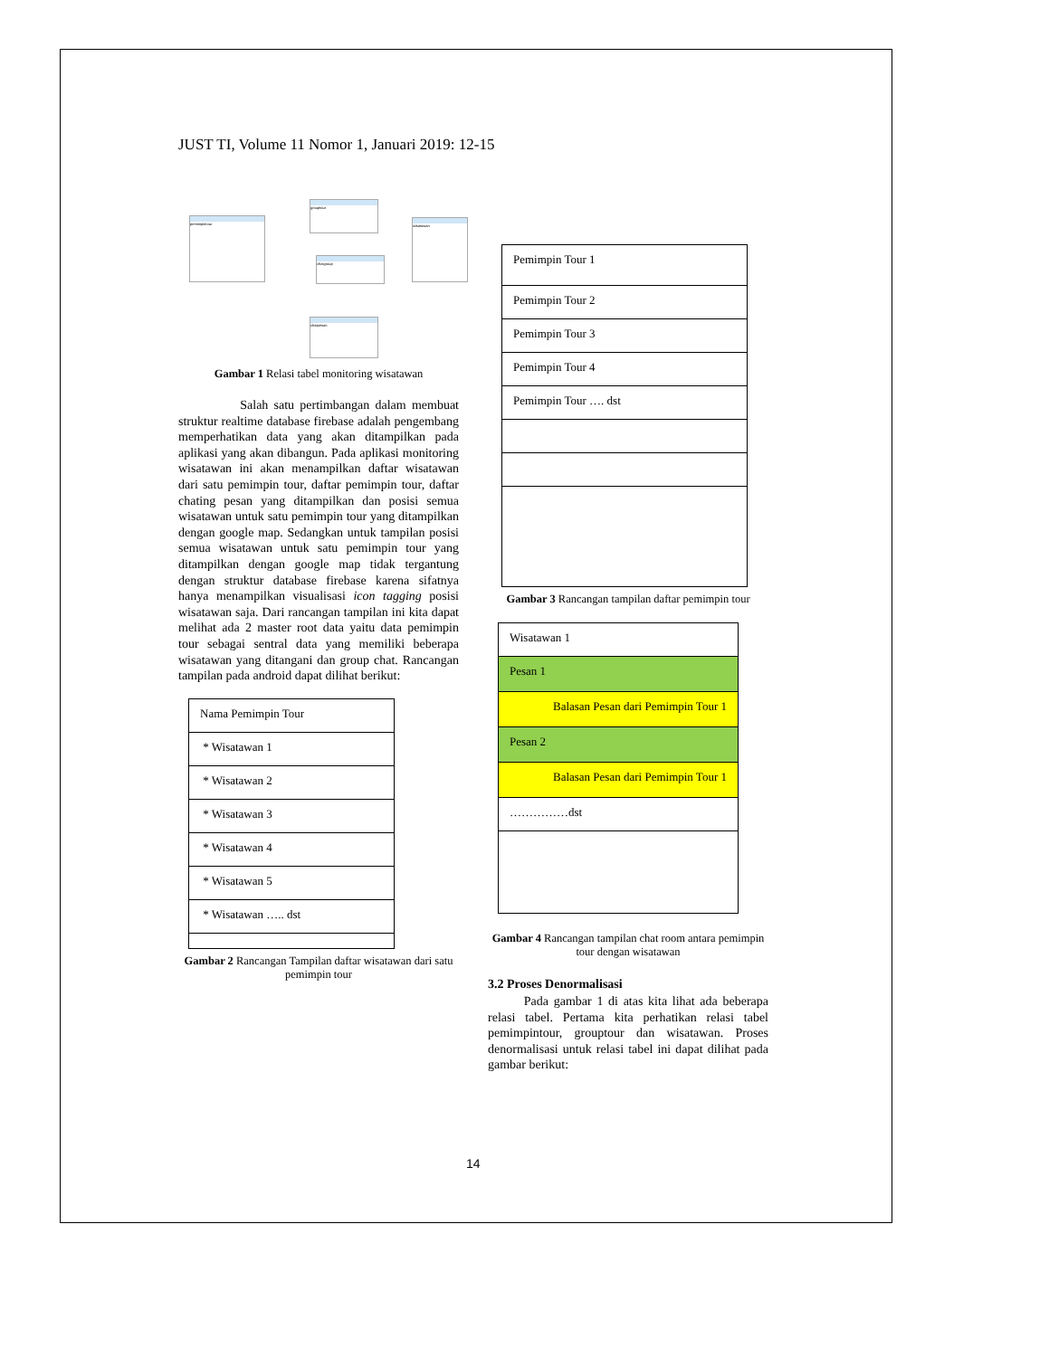JUST TI, Volume 11 Nomor 1, Januari 2019: 12-15
pemimpintour
grouptour
chatgroup
wisatawan
chatpesan
Gambar 1 Relasi tabel monitoring wisatawan
Salah satu pertimbangan dalam membuat struktur realtime database firebase adalah pengembang memperhatikan data yang akan ditampilkan pada aplikasi yang akan dibangun. Pada aplikasi monitoring wisatawan ini akan menampilkan daftar wisatawan dari satu pemimpin tour, daftar pemimpin tour, daftar chating pesan yang ditampilkan dan posisi semua wisatawan untuk satu pemimpin tour yang ditampilkan dengan google map. Sedangkan untuk tampilan posisi semua wisatawan untuk satu pemimpin tour yang ditampilkan dengan google map tidak tergantung dengan struktur database firebase karena sifatnya hanya menampilkan visualisasi icon tagging posisi wisatawan saja. Dari rancangan tampilan ini kita dapat melihat ada 2 master root data yaitu data pemimpin tour sebagai sentral data yang memiliki beberapa wisatawan yang ditangani dan group chat. Rancangan tampilan pada android dapat dilihat berikut:
Nama Pemimpin Tour
* Wisatawan 1
* Wisatawan 2
* Wisatawan 3
* Wisatawan 4
* Wisatawan 5
* Wisatawan ….. dst
Gambar 2 Rancangan Tampilan daftar wisatawan dari satu pemimpin tour
Pemimpin Tour 1
Pemimpin Tour 2
Pemimpin Tour 3
Pemimpin Tour 4
Pemimpin Tour …. dst
Gambar 3 Rancangan tampilan daftar pemimpin tour
Wisatawan 1
Pesan 1
Balasan Pesan dari Pemimpin Tour 1
Pesan 2
Balasan Pesan dari Pemimpin Tour 1
……………dst
Gambar 4 Rancangan tampilan chat room antara pemimpin tour dengan wisatawan
3.2 Proses Denormalisasi
Pada gambar 1 di atas kita lihat ada beberapa relasi tabel. Pertama kita perhatikan relasi tabel pemimpintour, grouptour dan wisatawan. Proses denormalisasi untuk relasi tabel ini dapat dilihat pada gambar berikut:
14